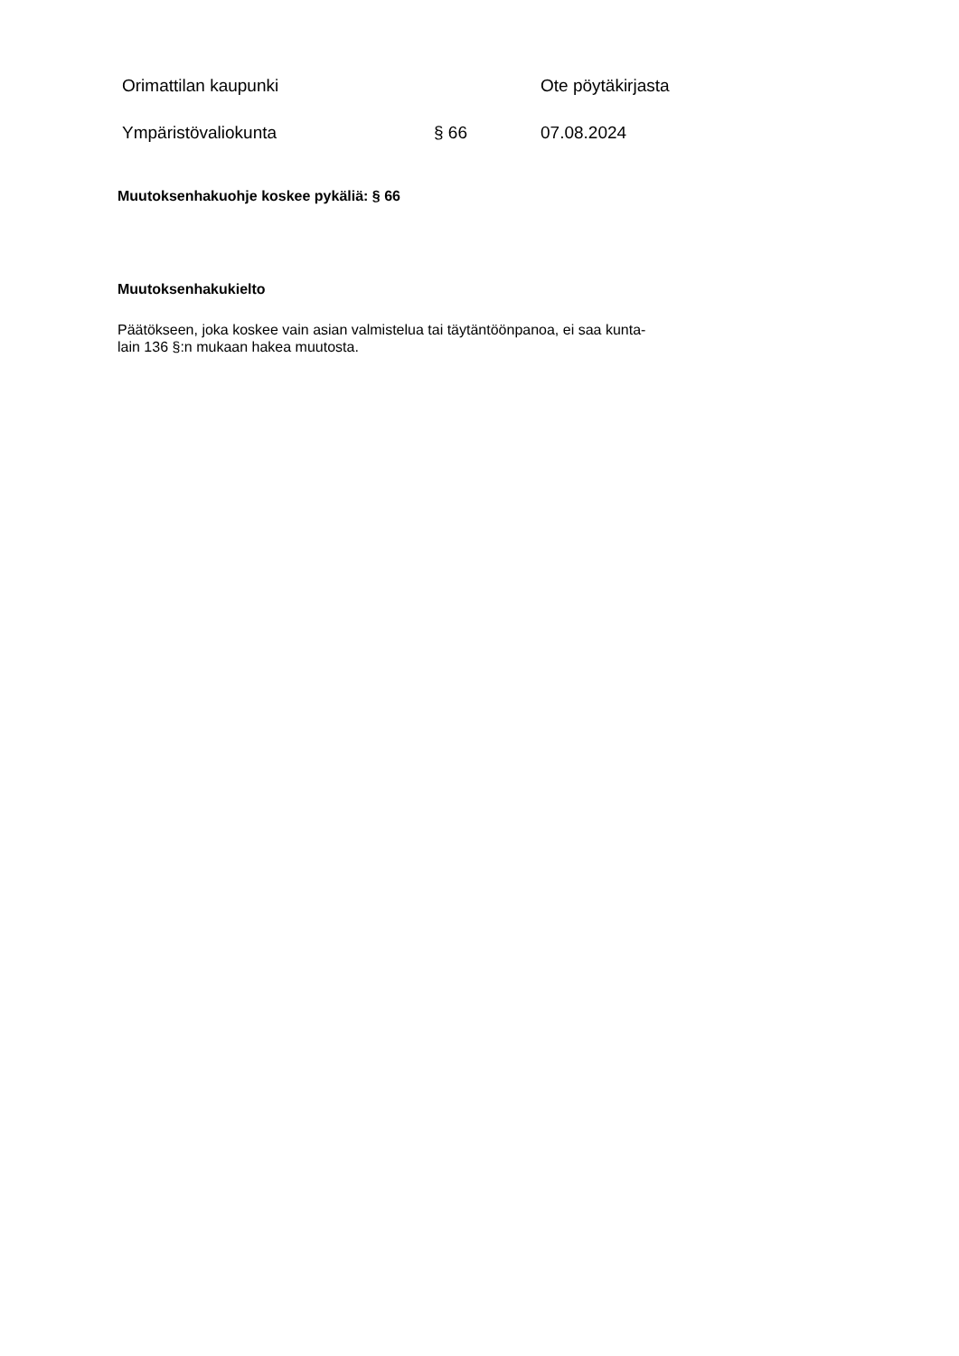Orimattilan kaupunki Ote pöytäkirjasta
Ympäristövaliokunta § 66 07.08.2024
Muutoksenhakuohje koskee pykäliä: § 66
Muutoksenhakukielto
Päätökseen, joka koskee vain asian valmistelua tai täytäntöönpanoa, ei saa kunta-
lain 136 §:n mukaan hakea muutosta.